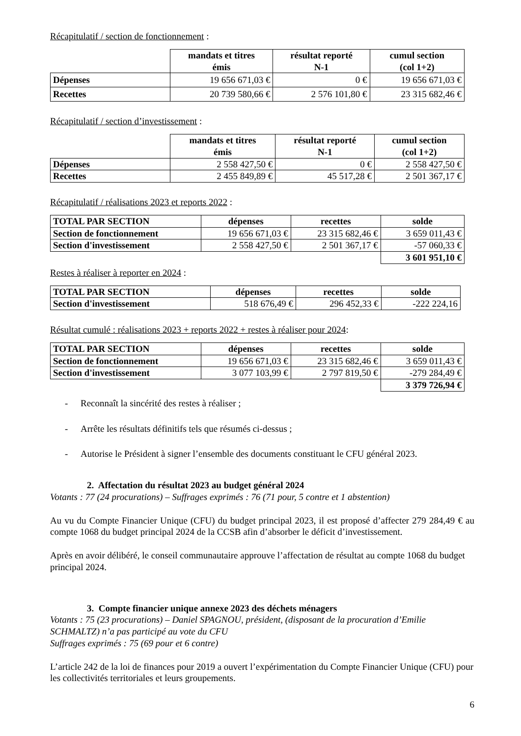Récapitulatif / section de fonctionnement :
| | mandats et titres émis | résultat reporté N-1 | cumul section (col 1+2) |
| --- | --- | --- | --- |
| Dépenses | 19 656 671,03 € | 0 € | 19 656 671,03 € |
| Recettes | 20 739 580,66 € | 2 576 101,80 € | 23 315 682,46 € |
Récapitulatif / section d’investissement :
| | mandats et titres émis | résultat reporté N-1 | cumul section (col 1+2) |
| --- | --- | --- | --- |
| Dépenses | 2 558 427,50 € | 0 € | 2 558 427,50 € |
| Recettes | 2 455 849,89 € | 45 517,28 € | 2 501 367,17 € |
Récapitulatif / réalisations 2023 et reports 2022 :
| TOTAL PAR SECTION | dépenses | recettes | solde |
| --- | --- | --- | --- |
| Section de fonctionnement | 19 656 671,03 € | 23 315 682,46 € | 3 659 011,43 € |
| Section d'investissement | 2 558 427,50 € | 2 501 367,17 € | -57 060,33 € |
| | | | 3 601 951,10 € |
Restes à réaliser à reporter en 2024 :
| TOTAL PAR SECTION | dépenses | recettes | solde |
| --- | --- | --- | --- |
| Section d'investissement | 518 676,49 € | 296 452,33 € | -222 224,16 |
Résultat cumulé : réalisations 2023 + reports 2022 + restes à réaliser pour 2024:
| TOTAL PAR SECTION | dépenses | recettes | solde |
| --- | --- | --- | --- |
| Section de fonctionnement | 19 656 671,03 € | 23 315 682,46 € | 3 659 011,43 € |
| Section d'investissement | 3 077 103,99 € | 2 797 819,50 € | -279 284,49 € |
| | | | 3 379 726,94 € |
- Reconnaît la sincérité des restes à réaliser ;
- Arrête les résultats définitifs tels que résumés ci-dessus ;
- Autorise le Président à signer l’ensemble des documents constituant le CFU général 2023.
2. Affectation du résultat 2023 au budget général 2024
Votants : 77 (24 procurations) – Suffrages exprimés : 76 (71 pour, 5 contre et 1 abstention)
Au vu du Compte Financier Unique (CFU) du budget principal 2023, il est proposé d’affecter 279 284,49 € au compte 1068 du budget principal 2024 de la CCSB afin d’absorber le déficit d’investissement.
Après en avoir délibéré, le conseil communautaire approuve l’affectation de résultat au compte 1068 du budget principal 2024.
3. Compte financier unique annexe 2023 des déchets ménagers
Votants : 75 (23 procurations) – Daniel SPAGNOU, président, (disposant de la procuration d’Emilie SCHMALTZ) n’a pas participé au vote du CFU
Suffrages exprimés : 75 (69 pour et 6 contre)
L’article 242 de la loi de finances pour 2019 a ouvert l’expérimentation du Compte Financier Unique (CFU) pour les collectivités territoriales et leurs groupements.
6